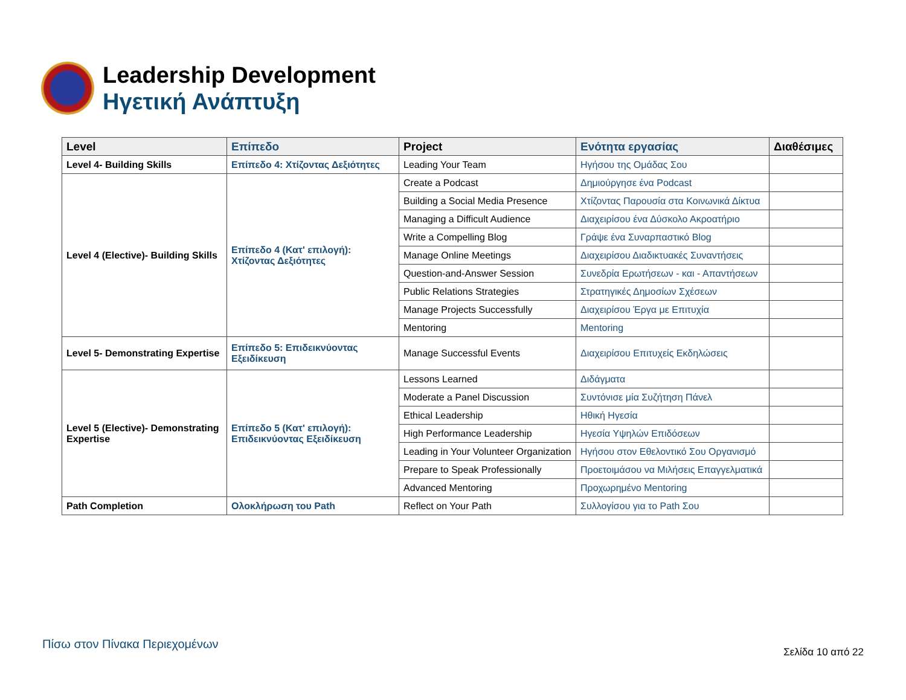Leadership Development
Ηγετική Ανάπτυξη
| Level | Επίπεδο | Project | Ενότητα εργασίας | Διαθέσιμες |
| --- | --- | --- | --- | --- |
| Level 4- Building Skills | Επίπεδο 4: Χτίζοντας Δεξιότητες | Leading Your Team | Ηγήσου της Ομάδας Σου | |
| Level 4 (Elective)- Building Skills | Επίπεδο 4 (Κατ' επιλογή): Χτίζοντας Δεξιότητες | Create a Podcast | Δημιούργησε ένα Podcast | |
| | | Building a Social Media Presence | Χτίζοντας Παρουσία στα Κοινωνικά Δίκτυα | |
| | | Managing a Difficult Audience | Διαχειρίσου ένα Δύσκολο Ακροατήριο | |
| | | Write a Compelling Blog | Γράψε ένα Συναρπαστικό Blog | |
| | | Manage Online Meetings | Διαχειρίσου Διαδικτυακές Συναντήσεις | |
| | | Question-and-Answer Session | Συνεδρία Ερωτήσεων - και - Απαντήσεων | |
| | | Public Relations Strategies | Στρατηγικές Δημοσίων Σχέσεων | |
| | | Manage Projects Successfully | Διαχειρίσου Έργα με Επιτυχία | |
| | | Mentoring | Mentoring | |
| Level 5- Demonstrating Expertise | Επίπεδο 5: Επιδεικνύοντας Εξειδίκευση | Manage Successful Events | Διαχειρίσου Επιτυχείς Εκδηλώσεις | |
| Level 5 (Elective)- Demonstrating Expertise | Επίπεδο 5 (Κατ' επιλογή): Επιδεικνύοντας Εξειδίκευση | Lessons Learned | Διδάγματα | |
| | | Moderate a Panel Discussion | Συντόνισε μία Συζήτηση Πάνελ | |
| | | Ethical Leadership | Ηθική Ηγεσία | |
| | | High Performance Leadership | Ηγεσία Υψηλών Επιδόσεων | |
| | | Leading in Your Volunteer Organization | Ηγήσου στον Εθελοντικό Σου Οργανισμό | |
| | | Prepare to Speak Professionally | Προετοιμάσου να Μιλήσεις Επαγγελματικά | |
| | | Advanced Mentoring | Προχωρημένο Mentoring | |
| Path Completion | Ολοκλήρωση του Path | Reflect on Your Path | Συλλογίσου για το Path Σου | |
Πίσω στον Πίνακα Περιεχομένων
Σελίδα 10 από 22